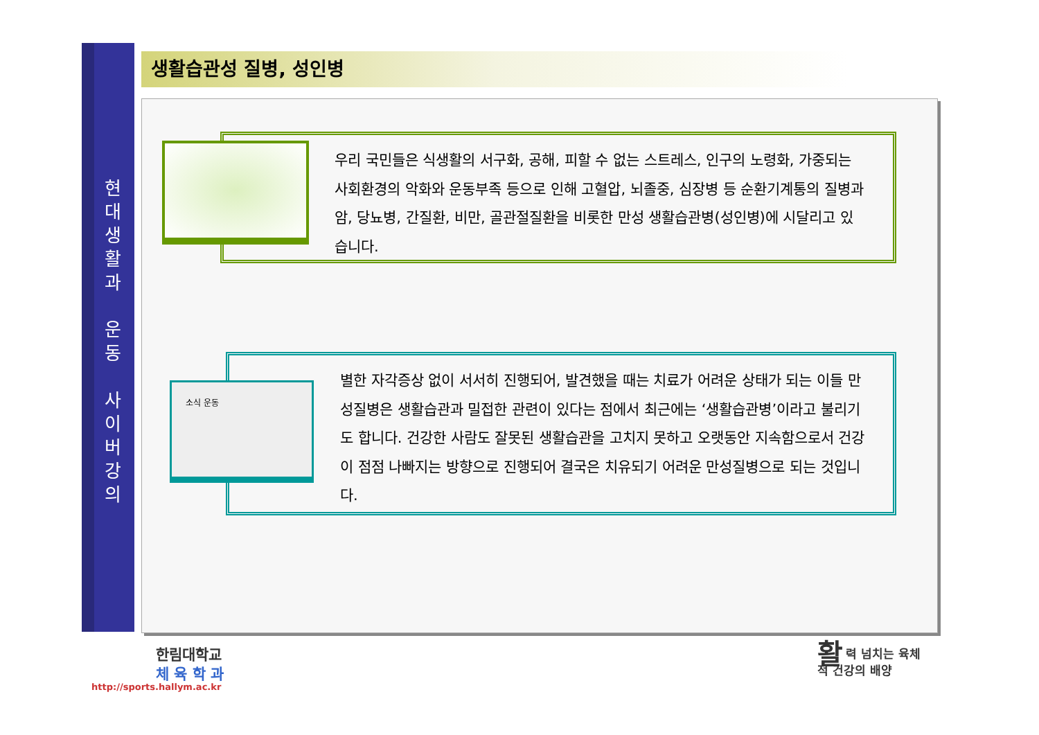현
대
생
활
과
운
동
사
이
버
강
의
생활습관성 질병, 성인병
우리 국민들은 식생활의 서구화, 공해, 피할 수 없는 스트레스, 인구의 노령화, 가중되는 사회환경의 악화와 운동부족 등으로 인해 고혈압, 뇌졸중, 심장병 등 순환기계통의 질병과 암, 당뇨병, 간질환, 비만, 골관절질환을 비롯한 만성 생활습관병(성인병)에 시달리고 있습니다.
별한 자각증상 없이 서서히 진행되어, 발견했을 때는 치료가 어려운 상태가 되는 이들 만성질병은 생활습관과 밀접한 관련이 있다는 점에서 최근에는 ‘생활습관병’이라고 불리기도 합니다. 건강한 사람도 잘못된 생활습관을 고치지 못하고 오랫동안 지속함으로서 건강이 점점 나빠지는 방향으로 진행되어 결국은 치유되기 어려운 만성질병으로 되는 것입니다.
소식 운동
한림대학교
체 육 학 과
http://sports.hallym.ac.kr
활력 넘치는 육체
적 건강의 배양